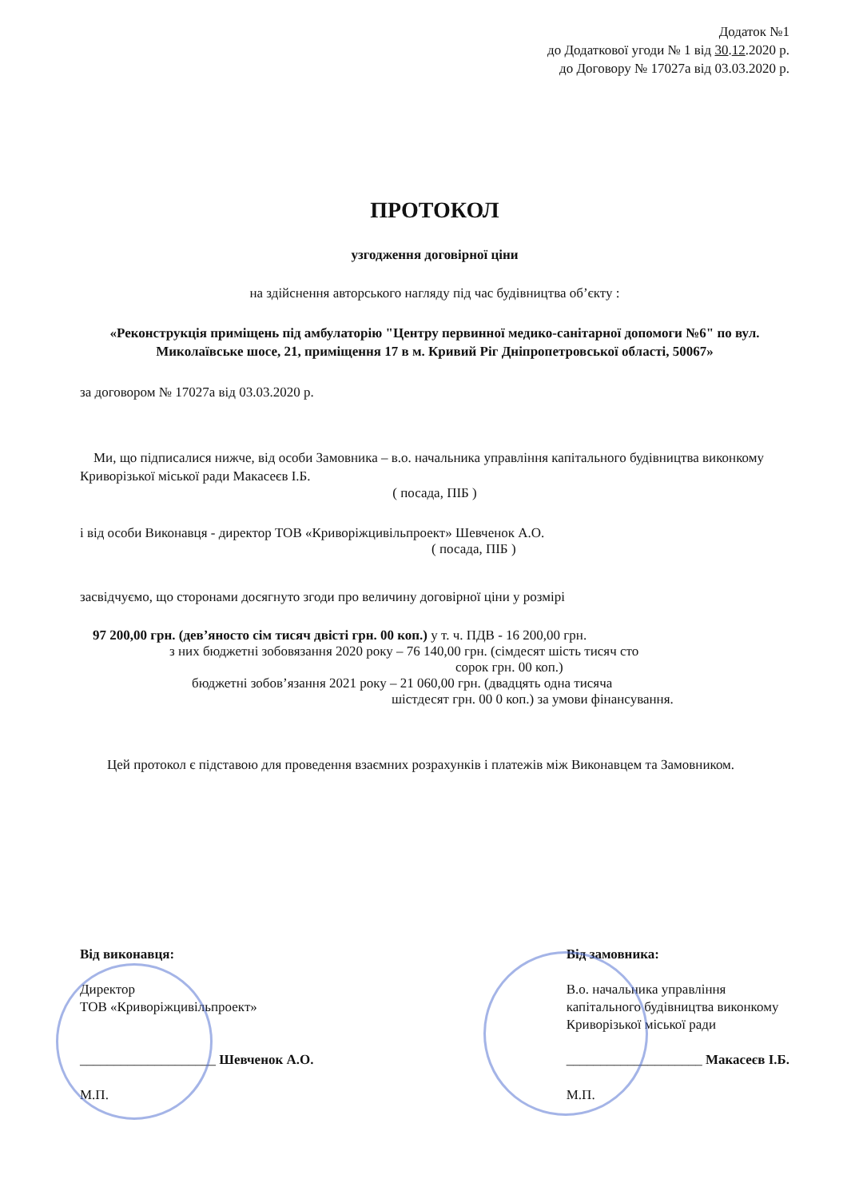Додаток №1
до Додаткової угоди № 1 від 30.12.2020 р.
до Договору № 17027а від 03.03.2020 р.
ПРОТОКОЛ
узгодження договірної ціни
на здійснення авторського нагляду під час будівництва об’єкту :
«Реконструкція приміщень під амбулаторію "Центру первинної медико-санітарної допомоги №6" по вул. Миколаївське шосе, 21, приміщення 17 в м. Кривий Ріг Дніпропетровської області, 50067»
за договором № 17027а від 03.03.2020 р.
Ми, що підписалися нижче, від особи Замовника – в.о. начальника управління капітального будівництва виконкому Криворізької міської ради Макасеєв І.Б.
( посада, ПІБ )
і від особи Виконавця - директор ТОВ «Криворіжцивільпроект» Шевченок А.О.
( посада, ПІБ )
засвідчуємо, що сторонами досягнуто згоди про величину договірної ціни у розмірі
97 200,00 грн. (дев’яносто сім тисяч двісті грн. 00 коп.) у т. ч. ПДВ - 16 200,00 грн.
з них бюджетні зобовязання 2020 року – 76 140,00 грн. (сімдесят шість тисяч сто
сорок грн. 00 коп.)
бюджетні зобов’язання 2021 року – 21 060,00 грн. (двадцять одна тисяча
шістдесят грн. 00 0 коп.) за умови фінансування.
Цей протокол є підставою для проведення взаємних розрахунків і платежів між Виконавцем та Замовником.
Від виконавця:
Директор
ТОВ «Криворіжцивільпроект»
____________________ Шевченок А.О.
М.П.
Від замовника:
В.о. начальника управління
капітального будівництва виконкому
Криворізької міської ради
____________________ Макасеєв І.Б.
М.П.